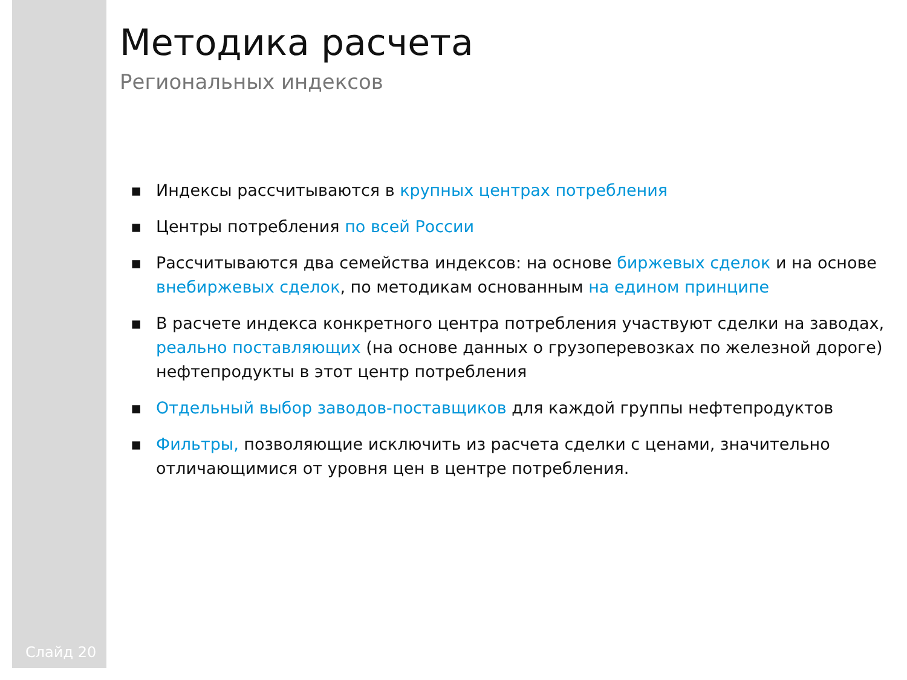Слайд 20
Методика расчета
Региональных индексов
▪ Индексы рассчитываются в крупных центрах потребления
▪ Центры потребления по всей России
▪ Рассчитываются два семейства индексов: на основе биржевых сделок и на основе внебиржевых сделок, по методикам основанным на едином принципе
▪ В расчете индекса конкретного центра потребления участвуют сделки на заводах, реально поставляющих (на основе данных о грузоперевозках по железной дороге) нефтепродукты в этот центр потребления
▪ Отдельный выбор заводов-поставщиков для каждой группы нефтепродуктов
▪ Фильтры, позволяющие исключить из расчета сделки с ценами, значительно отличающимися от уровня цен в центре потребления.